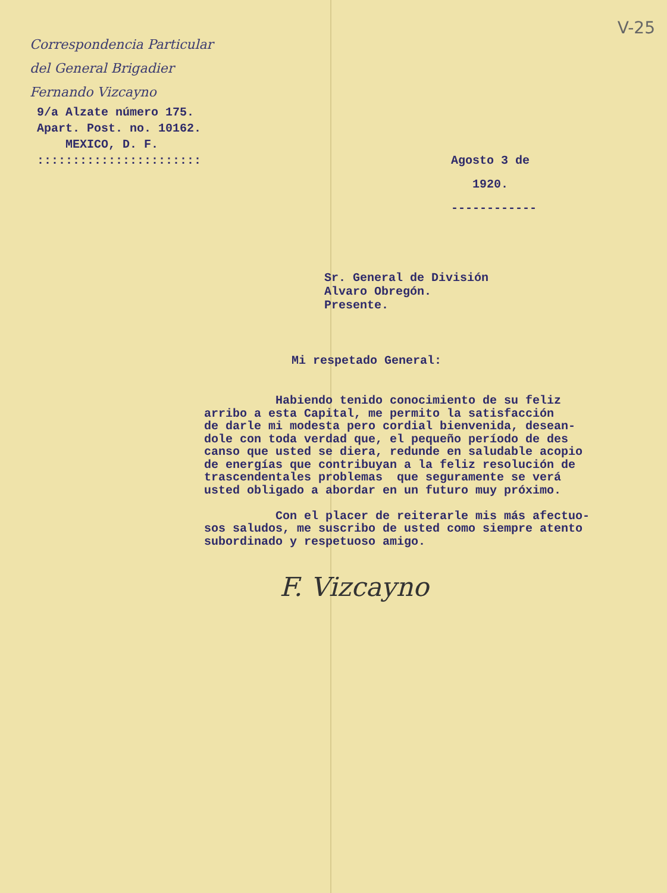Correspondencia Particular
del General Brigadier
Fernando Vizcayno
9/a Alzate número 175. Apart. Post. no. 10162. MEXICO, D. F. :::::::::::::::::::::::
V-25
Agosto 3 de 1920. ------------
Sr. General de División
Alvaro Obregón.
Presente.
Mi respetado General:
Habiendo tenido conocimiento de su feliz arribo a esta Capital, me permito la satisfacción de darle mi modesta pero cordial bienvenida, desean- dole con toda verdad que, el pequeño período de des canso que usted se diera, redunde en saludable acopio de energías que contribuyan a la feliz resolución de trascendentales problemas que seguramente se verá usted obligado a abordar en un futuro muy próximo. Con el placer de reiterarle mis más afectuo- sos saludos, me suscribo de usted como siempre atento subordinado y respetuoso amigo.
F. Vizcayno